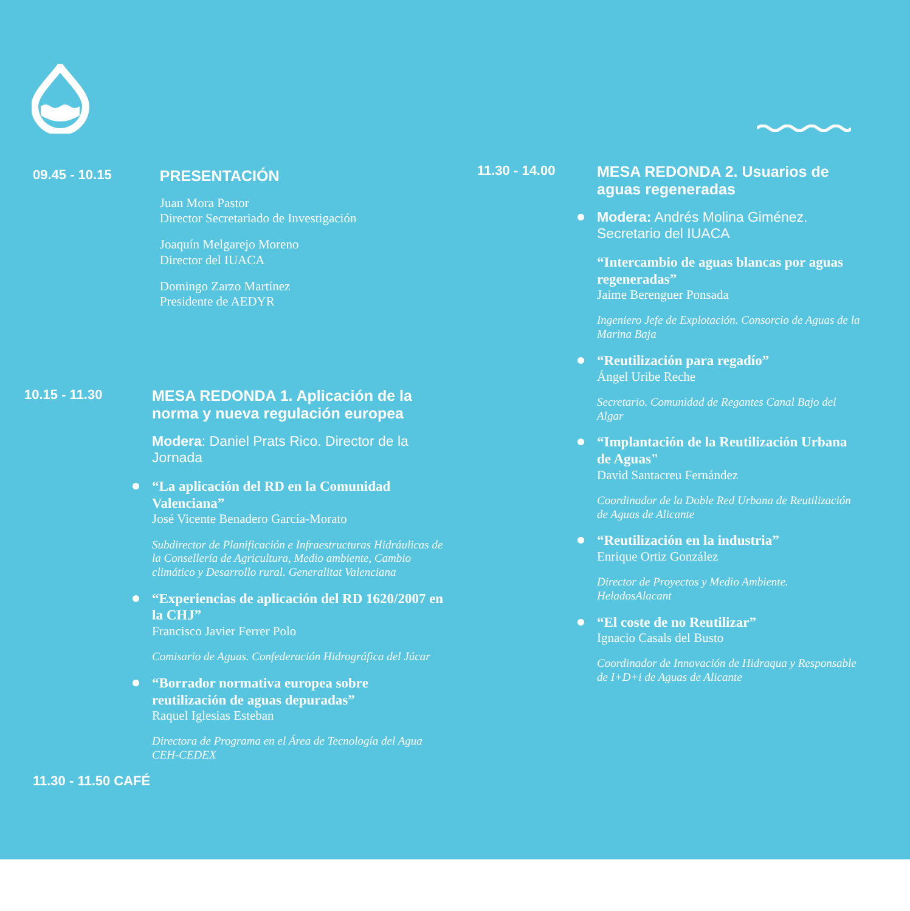09.45 - 10.15 PRESENTACIÓN
Juan Mora Pastor
Director Secretariado de Investigación
Joaquín Melgarejo Moreno
Director del IUACA
Domingo Zarzo Martínez
Presidente de AEDYR
10.15 - 11.30 MESA REDONDA 1. Aplicación de la norma y nueva regulación europea
Modera: Daniel Prats Rico. Director de la Jornada
“La aplicación del RD en la Comunidad Valenciana”
José Vicente Benadero García-Morato
Subdirector de Planificación e Infraestructuras Hidráulicas de la Consellería de Agricultura, Medio ambiente, Cambio climático y Desarrollo rural. Generalitat Valenciana
“Experiencias de aplicación del RD 1620/2007 en la CHJ”
Francisco Javier Ferrer Polo
Comisario de Aguas. Confederación Hidrográfica del Júcar
“Borrador normativa europea sobre reutilización de aguas depuradas”
Raquel Iglesias Esteban
Directora de Programa en el Área de Tecnología del Agua CEH-CEDEX
11.30 - 11.50 CAFÉ
11.30 - 14.00 MESA REDONDA 2. Usuarios de aguas regeneradas
Modera: Andrés Molina Giménez. Secretario del IUACA
“Intercambio de aguas blancas por aguas regeneradas”
Jaime Berenguer Ponsada
Ingeniero Jefe de Explotación. Consorcio de Aguas de la Marina Baja
“Reutilización para regadío”
Ángel Uribe Reche
Secretario. Comunidad de Regantes Canal Bajo del Algar
“Implantación de la Reutilización Urbana de Aguas"
David Santacreu Fernández
Coordinador de la Doble Red Urbana de Reutilización de Aguas de Alicante
“Reutilización en la industria”
Enrique Ortiz González
Director de Proyectos y Medio Ambiente. HeladosAlacant
“El coste de no Reutilizar”
Ignacio Casals del Busto
Coordinador de Innovación de Hidraqua y Responsable de I+D+i de Aguas de Alicante